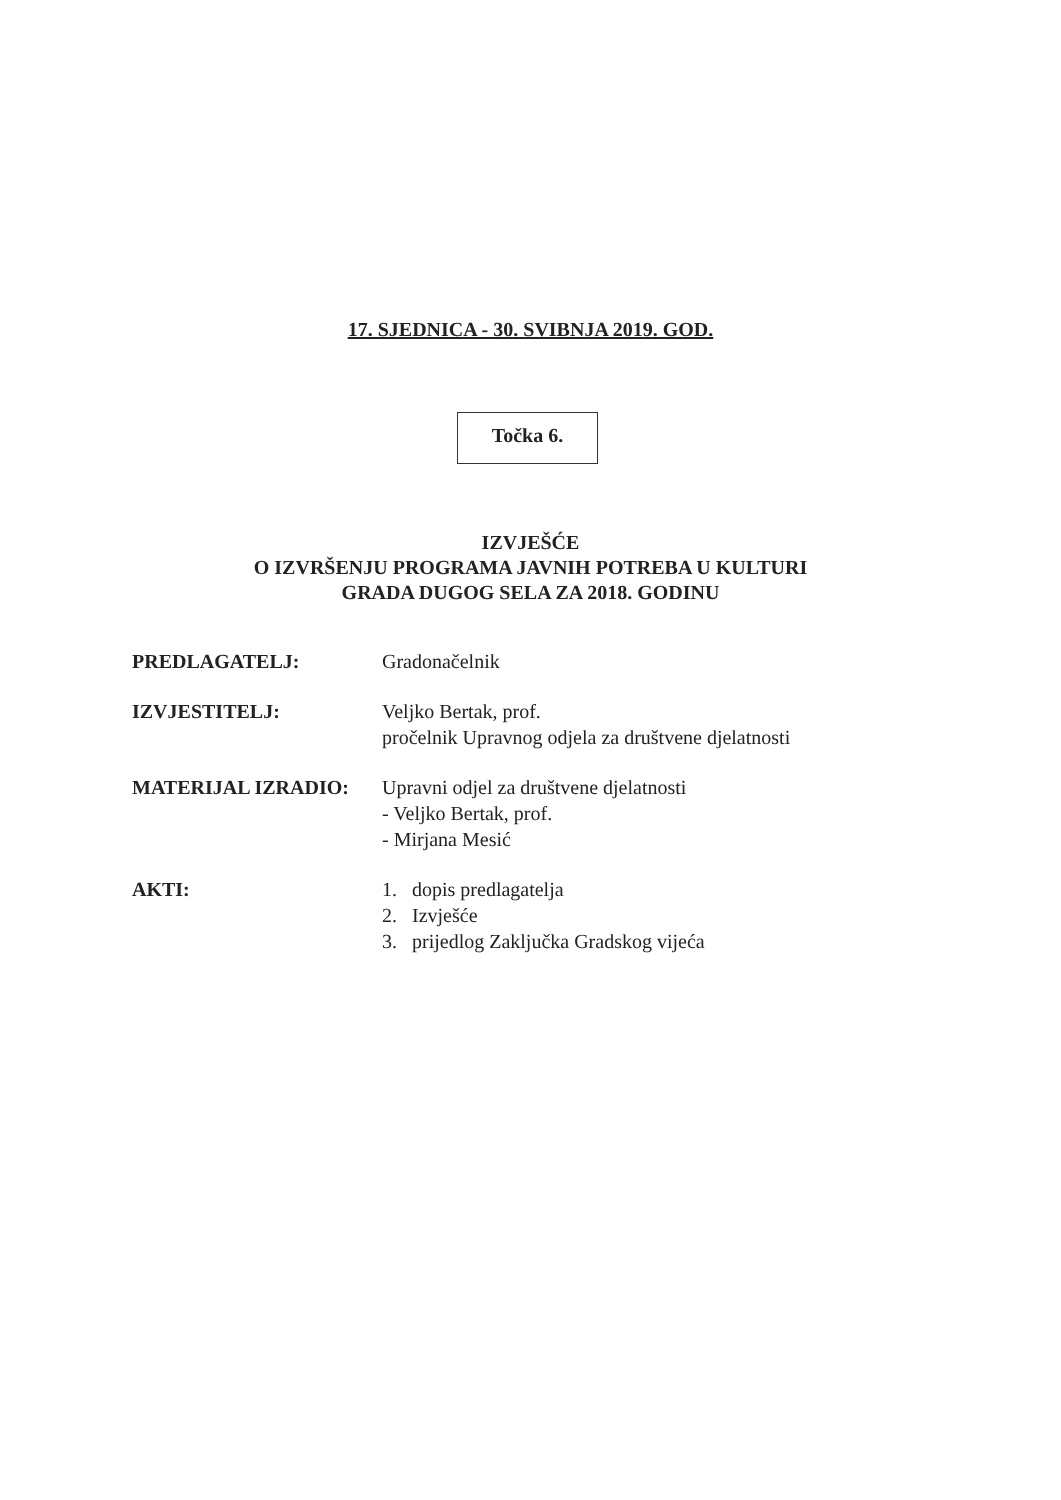17. SJEDNICA - 30. SVIBNJA 2019. GOD.
Točka 6.
IZVJEŠĆE
O IZVRŠENJU PROGRAMA JAVNIH POTREBA U KULTURI
GRADA DUGOG SELA ZA 2018. GODINU
PREDLAGATELJ: Gradonačelnik
IZVJESTITELJ: Veljko Bertak, prof.
pročelnik Upravnog odjela za društvene djelatnosti
MATERIJAL IZRADIO: Upravni odjel za društvene djelatnosti
- Veljko Bertak, prof.
- Mirjana Mesić
AKTI: 1. dopis predlagatelja
2. Izvješće
3. prijedlog Zaključka Gradskog vijeća